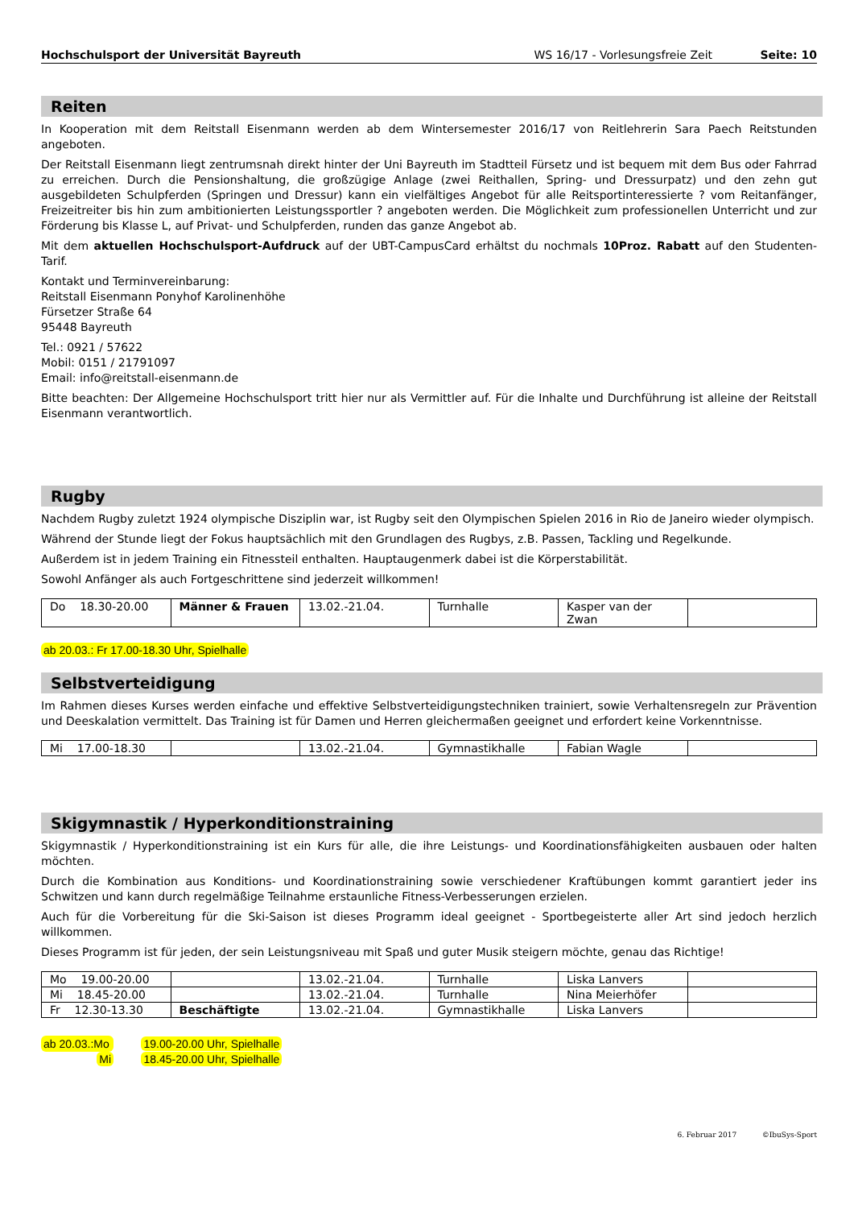Hochschulsport der Universität Bayreuth WS 16/17 - Vorlesungsfreie Zeit Seite: 10
Reiten
In Kooperation mit dem Reitstall Eisenmann werden ab dem Wintersemester 2016/17 von Reitlehrerin Sara Paech Reitstunden angeboten.
Der Reitstall Eisenmann liegt zentrumsnah direkt hinter der Uni Bayreuth im Stadtteil Fürsetz und ist bequem mit dem Bus oder Fahrrad zu erreichen. Durch die Pensionshaltung, die großzügige Anlage (zwei Reithallen, Spring- und Dressurpatz) und den zehn gut ausgebildeten Schulpferden (Springen und Dressur) kann ein vielfältiges Angebot für alle Reitsportinteressierte ? vom Reitanfänger, Freizeitreiter bis hin zum ambitionierten Leistungssportler ? angeboten werden. Die Möglichkeit zum professionellen Unterricht und zur Förderung bis Klasse L, auf Privat- und Schulpferden, runden das ganze Angebot ab.
Mit dem aktuellen Hochschulsport-Aufdruck auf der UBT-CampusCard erhältst du nochmals 10Proz. Rabatt auf den Studenten-Tarif.
Kontakt und Terminvereinbarung:
Reitstall Eisenmann Ponyhof Karolinenhöhe
Fürsetzer Straße 64
95448 Bayreuth
Tel.: 0921 / 57622
Mobil: 0151 / 21791097
Email: info@reitstall-eisenmann.de
Bitte beachten: Der Allgemeine Hochschulsport tritt hier nur als Vermittler auf. Für die Inhalte und Durchführung ist alleine der Reitstall Eisenmann verantwortlich.
Rugby
Nachdem Rugby zuletzt 1924 olympische Disziplin war, ist Rugby seit den Olympischen Spielen 2016 in Rio de Janeiro wieder olympisch.
Während der Stunde liegt der Fokus hauptsächlich mit den Grundlagen des Rugbys, z.B. Passen, Tackling und Regelkunde.
Außerdem ist in jedem Training ein Fitnessteil enthalten. Hauptaugenmerk dabei ist die Körperstabilität.
Sowohl Anfänger als auch Fortgeschrittene sind jederzeit willkommen!
| Do 18.30-20.00 | Männer & Frauen | 13.02.-21.04. | Turnhalle | Kasper van der Zwan | |
ab 20.03.: Fr 17.00-18.30 Uhr, Spielhalle
Selbstverteidigung
Im Rahmen dieses Kurses werden einfache und effektive Selbstverteidigungstechniken trainiert, sowie Verhaltensregeln zur Prävention und Deeskalation vermittelt. Das Training ist für Damen und Herren gleichermaßen geeignet und erfordert keine Vorkenntnisse.
| Mi 17.00-18.30 | | 13.02.-21.04. | Gymnastikhalle | Fabian Wagle | |
Skigymnastik / Hyperkonditionstraining
Skigymnastik / Hyperkonditionstraining ist ein Kurs für alle, die ihre Leistungs- und Koordinationsfähigkeiten ausbauen oder halten möchten.
Durch die Kombination aus Konditions- und Koordinationstraining sowie verschiedener Kraftübungen kommt garantiert jeder ins Schwitzen und kann durch regelmäßige Teilnahme erstaunliche Fitness-Verbesserungen erzielen.
Auch für die Vorbereitung für die Ski-Saison ist dieses Programm ideal geeignet - Sportbegeisterte aller Art sind jedoch herzlich willkommen.
Dieses Programm ist für jeden, der sein Leistungsniveau mit Spaß und guter Musik steigern möchte, genau das Richtige!
| Mo 19.00-20.00 | | 13.02.-21.04. | Turnhalle | Liska Lanvers | |
| Mi 18.45-20.00 | | 13.02.-21.04. | Turnhalle | Nina Meierhöfer | |
| Fr 12.30-13.30 | Beschäftigte | 13.02.-21.04. | Gymnastikhalle | Liska Lanvers | |
ab 20.03.:Mo 19.00-20.00 Uhr, Spielhalle
Mi 18.45-20.00 Uhr, Spielhalle
6. Februar 2017 ©IbuSys-Sport